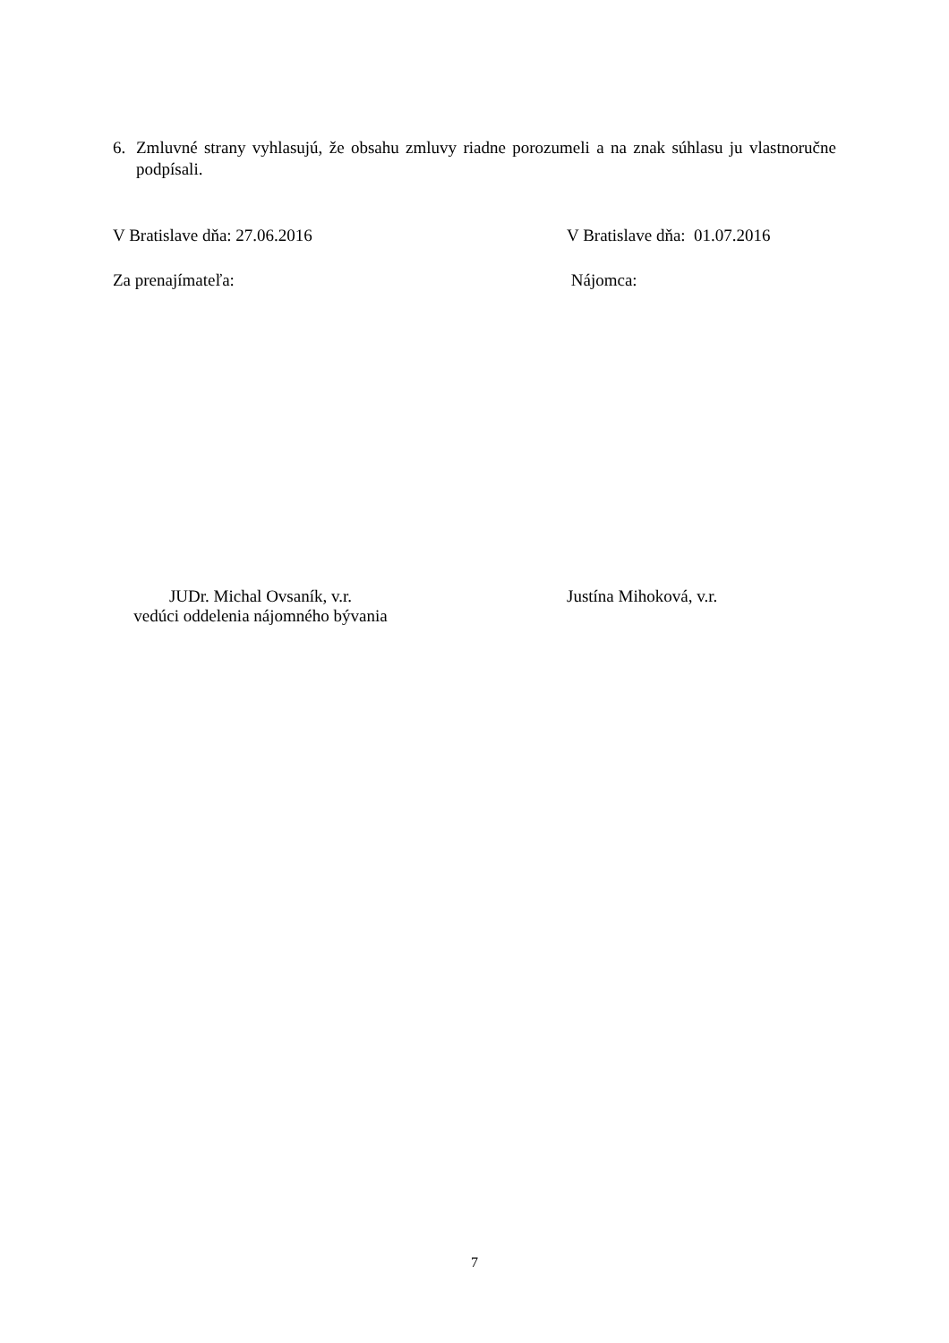6. Zmluvné strany vyhlasujú, že obsahu zmluvy riadne porozumeli a na znak súhlasu ju vlastnoručne podpísali.
V Bratislave dňa: 27.06.2016 V Bratislave dňa: 01.07.2016
Za prenajímateľa: Nájomca:
JUDr. Michal Ovsaník, v.r.
vedúci oddelenia nájomného bývania
Justína Mihoková, v.r.
7